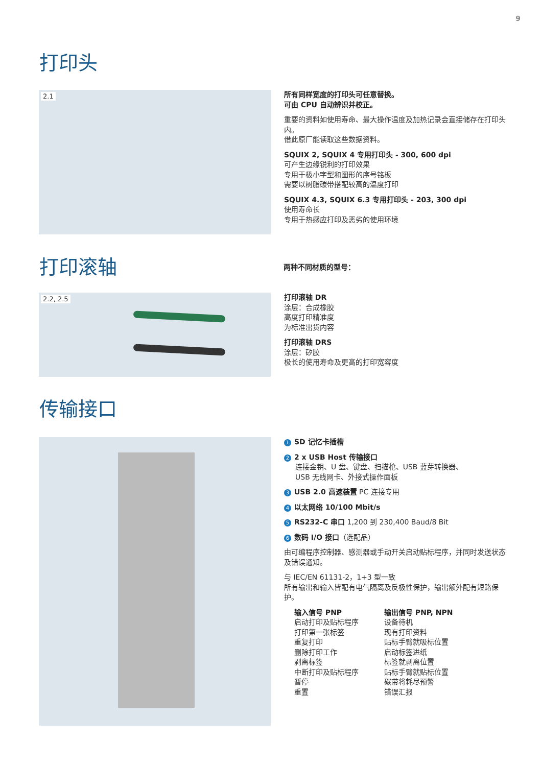9
打印头
2.1
所有同样宽度的打印头可任意替换。
可由 CPU 自动辨识并校正。
重要的资料如使用寿命、最大操作温度及加热记录会直接储存在打印头内。
借此原厂能读取这些数据资料。
SQUIX 2, SQUIX 4 专用打印头 - 300, 600 dpi
可产生边缘锐利的打印效果
专用于极小字型和图形的序号铭板
需要以树脂碳带搭配较高的温度打印
SQUIX 4.3, SQUIX 6.3 专用打印头 - 203, 300 dpi
使用寿命长
专用于热感应打印及恶劣的使用环境
打印滚轴 两种不同材质的型号：
2.2, 2.5
打印滚轴 DR
涂层：合成橡胶
高度打印精准度
为标准出货内容
打印滚轴 DRS
涂层：矽胶
极长的使用寿命及更高的打印宽容度
传输接口
1 SD 记忆卡插槽
2 2 x USB Host 传输接口
连接金钥、U 盘、键盘、扫描枪、USB 蓝芽转换器、
USB 无线网卡、外接式操作面板
3 USB 2.0 高速装置 PC 连接专用
4 以太网络 10/100 Mbit/s
5 RS232-C 串口 1,200 到 230,400 Baud/8 Bit
6 数码 I/O 接口（选配品）
由可编程序控制器、感测器或手动开关启动贴标程序，并同时发送状态及错误通知。
与 IEC/EN 61131-2，1+3 型一致
所有输出和输入皆配有电气隔离及反极性保护，输出额外配有短路保护。
输入信号 PNP
启动打印及贴标程序
打印第一张标签
重复打印
删除打印工作
剥离标签
中断打印及贴标程序
暂停
重置
输出信号 PNP, NPN
设备待机
现有打印资料
贴标手臂就吸标位置
启动标签进纸
标签就剥离位置
贴标手臂就贴标位置
碳带将耗尽预警
错误汇报